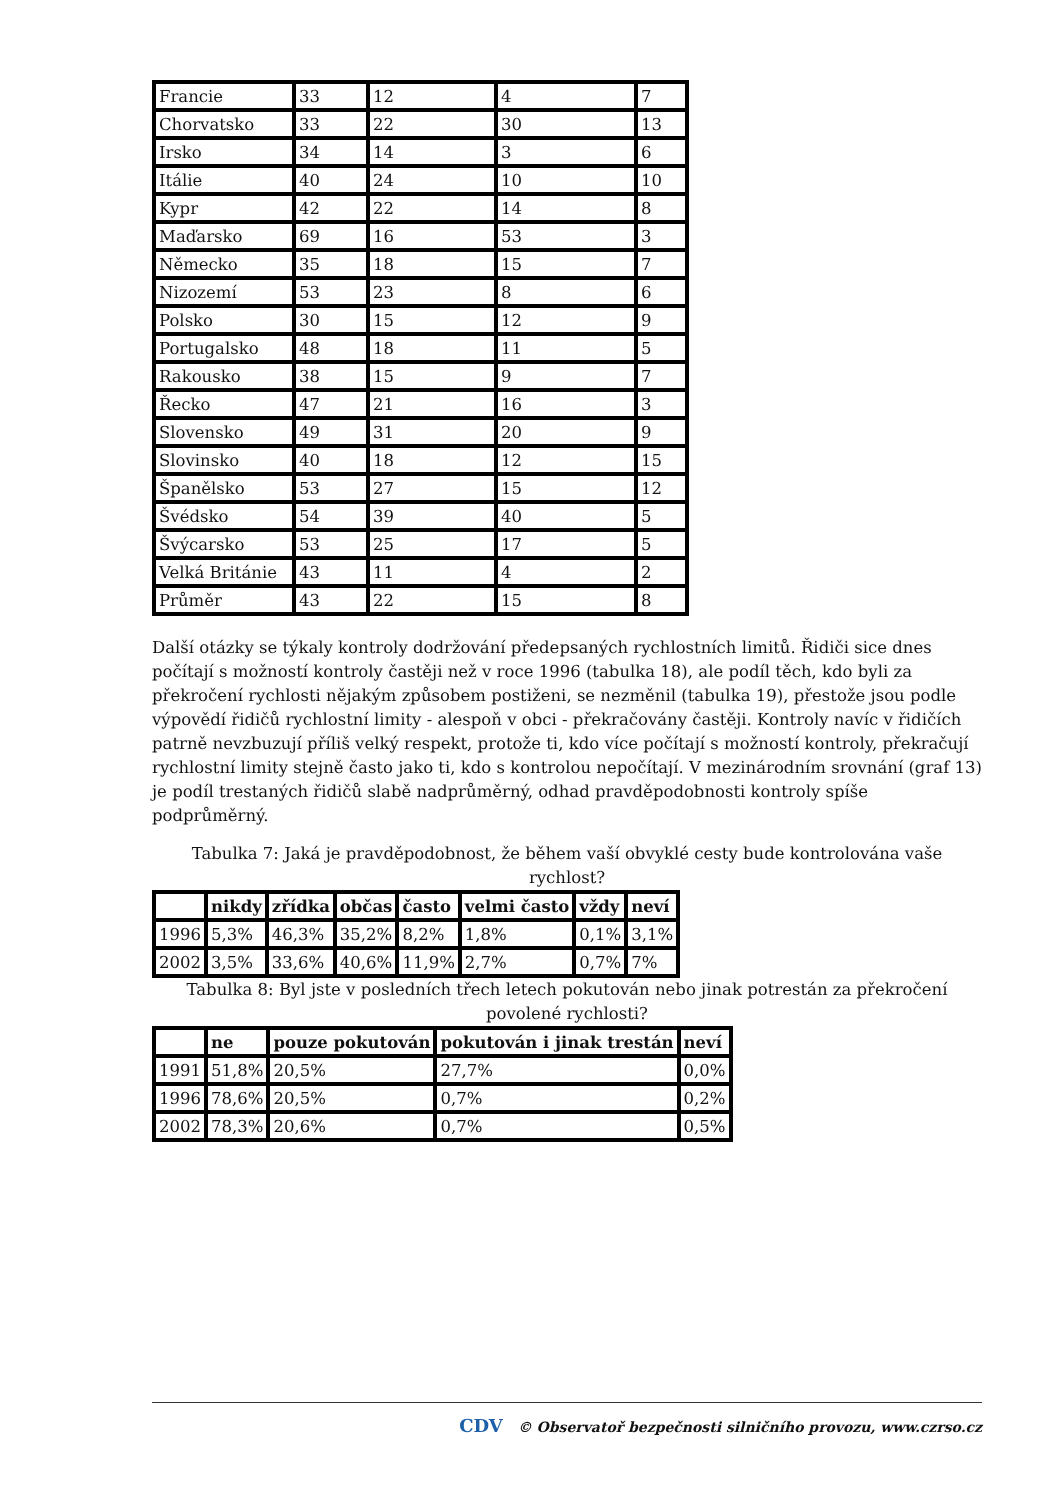| Francie | 33 | 12 | 4 | 7 |
| Chorvatsko | 33 | 22 | 30 | 13 |
| Irsko | 34 | 14 | 3 | 6 |
| Itálie | 40 | 24 | 10 | 10 |
| Kypr | 42 | 22 | 14 | 8 |
| Maďarsko | 69 | 16 | 53 | 3 |
| Německo | 35 | 18 | 15 | 7 |
| Nizozemí | 53 | 23 | 8 | 6 |
| Polsko | 30 | 15 | 12 | 9 |
| Portugalsko | 48 | 18 | 11 | 5 |
| Rakousko | 38 | 15 | 9 | 7 |
| Řecko | 47 | 21 | 16 | 3 |
| Slovensko | 49 | 31 | 20 | 9 |
| Slovinsko | 40 | 18 | 12 | 15 |
| Španělsko | 53 | 27 | 15 | 12 |
| Švédsko | 54 | 39 | 40 | 5 |
| Švýcarsko | 53 | 25 | 17 | 5 |
| Velká Británie | 43 | 11 | 4 | 2 |
| Průměr | 43 | 22 | 15 | 8 |
Další otázky se týkaly kontroly dodržování předepsaných rychlostních limitů. Řidiči sice dnes počítají s možností kontroly častěji než v roce 1996 (tabulka 18), ale podíl těch, kdo byli za překročení rychlosti nějakým způsobem postiženi, se nezměnil (tabulka 19), přestože jsou podle výpovědí řidičů rychlostní limity - alespoň v obci - překračovány častěji. Kontroly navíc v řidičích patrně nevzbuzují příliš velký respekt, protože ti, kdo více počítají s možností kontroly, překračují rychlostní limity stejně často jako ti, kdo s kontrolou nepočítají. V mezinárodním srovnání (graf 13) je podíl trestaných řidičů slabě nadprůměrný, odhad pravděpodobnosti kontroly spíše podprůměrný.
Tabulka 7: Jaká je pravděpodobnost, že během vaší obvyklé cesty bude kontrolována vaše rychlost?
| | nikdy | zřídka | občas | často | velmi často | vždy | neví |
| --- | --- | --- | --- | --- | --- | --- | --- |
| 1996 | 5,3% | 46,3% | 35,2% | 8,2% | 1,8% | 0,1% | 3,1% |
| 2002 | 3,5% | 33,6% | 40,6% | 11,9% | 2,7% | 0,7% | 7% |
Tabulka 8: Byl jste v posledních třech letech pokutován nebo jinak potrestán za překročení povolené rychlosti?
| | ne | pouze pokutován | pokutován i jinak trestán | neví |
| --- | --- | --- | --- | --- |
| 1991 | 51,8% | 20,5% | 27,7% | 0,0% |
| 1996 | 78,6% | 20,5% | 0,7% | 0,2% |
| 2002 | 78,3% | 20,6% | 0,7% | 0,5% |
CDV © Observatoř bezpečnosti silničního provozu, www.czrso.cz